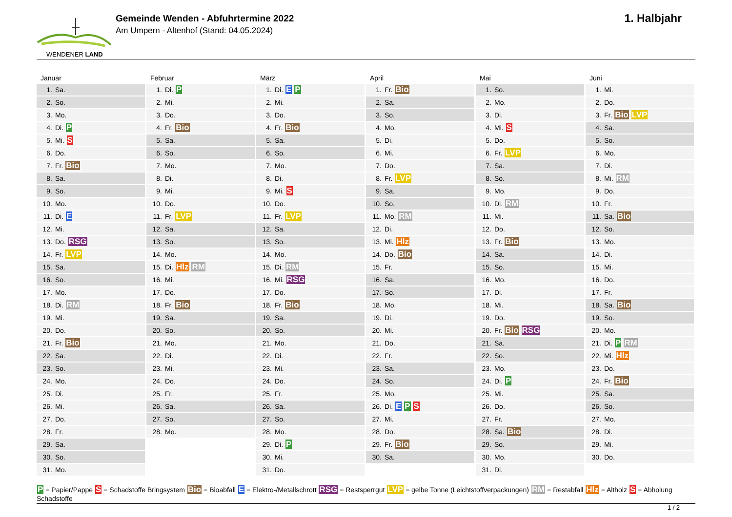WENDENER LAND
Gemeinde Wenden - Abfuhrtermine 2022
Am Umpern - Altenhof (Stand: 04.05.2024)
1. Halbjahr
Januar
| 1. | Sa. |
| 2. | So. |
| 3. | Mo. |
| 4. | Di. P |
| 5. | Mi. S |
| 6. | Do. |
| 7. | Fr. Bio |
| 8. | Sa. |
| 9. | So. |
| 10. | Mo. |
| 11. | Di. E |
| 12. | Mi. |
| 13. | Do. RSG |
| 14. | Fr. LVP |
| 15. | Sa. |
| 16. | So. |
| 17. | Mo. |
| 18. | Di. RM |
| 19. | Mi. |
| 20. | Do. |
| 21. | Fr. Bio |
| 22. | Sa. |
| 23. | So. |
| 24. | Mo. |
| 25. | Di. |
| 26. | Mi. |
| 27. | Do. |
| 28. | Fr. |
| 29. | Sa. |
| 30. | So. |
| 31. | Mo. |
Februar
| 1. | Di. P |
| 2. | Mi. |
| 3. | Do. |
| 4. | Fr. Bio |
| 5. | Sa. |
| 6. | So. |
| 7. | Mo. |
| 8. | Di. |
| 9. | Mi. |
| 10. | Do. |
| 11. | Fr. LVP |
| 12. | Sa. |
| 13. | So. |
| 14. | Mo. |
| 15. | Di. Hlz RM |
| 16. | Mi. |
| 17. | Do. |
| 18. | Fr. Bio |
| 19. | Sa. |
| 20. | So. |
| 21. | Mo. |
| 22. | Di. |
| 23. | Mi. |
| 24. | Do. |
| 25. | Fr. |
| 26. | Sa. |
| 27. | So. |
| 28. | Mo. |
März
| 1. | Di. E P |
| 2. | Mi. |
| 3. | Do. |
| 4. | Fr. Bio |
| 5. | Sa. |
| 6. | So. |
| 7. | Mo. |
| 8. | Di. |
| 9. | Mi. S |
| 10. | Do. |
| 11. | Fr. LVP |
| 12. | Sa. |
| 13. | So. |
| 14. | Mo. |
| 15. | Di. RM |
| 16. | Mi. RSG |
| 17. | Do. |
| 18. | Fr. Bio |
| 19. | Sa. |
| 20. | So. |
| 21. | Mo. |
| 22. | Di. |
| 23. | Mi. |
| 24. | Do. |
| 25. | Fr. |
| 26. | Sa. |
| 27. | So. |
| 28. | Mo. |
| 29. | Di. P |
| 30. | Mi. |
| 31. | Do. |
April
| 1. | Fr. Bio |
| 2. | Sa. |
| 3. | So. |
| 4. | Mo. |
| 5. | Di. |
| 6. | Mi. |
| 7. | Do. |
| 8. | Fr. LVP |
| 9. | Sa. |
| 10. | So. |
| 11. | Mo. RM |
| 12. | Di. |
| 13. | Mi. Hlz |
| 14. | Do. Bio |
| 15. | Fr. |
| 16. | Sa. |
| 17. | So. |
| 18. | Mo. |
| 19. | Di. |
| 20. | Mi. |
| 21. | Do. |
| 22. | Fr. |
| 23. | Sa. |
| 24. | So. |
| 25. | Mo. |
| 26. | Di. E P S |
| 27. | Mi. |
| 28. | Do. |
| 29. | Fr. Bio |
| 30. | Sa. |
Mai
| 1. | So. |
| 2. | Mo. |
| 3. | Di. |
| 4. | Mi. S |
| 5. | Do. |
| 6. | Fr. LVP |
| 7. | Sa. |
| 8. | So. |
| 9. | Mo. |
| 10. | Di. RM |
| 11. | Mi. |
| 12. | Do. |
| 13. | Fr. Bio |
| 14. | Sa. |
| 15. | So. |
| 16. | Mo. |
| 17. | Di. |
| 18. | Mi. |
| 19. | Do. |
| 20. | Fr. Bio RSG |
| 21. | Sa. |
| 22. | So. |
| 23. | Mo. |
| 24. | Di. P |
| 25. | Mi. |
| 26. | Do. |
| 27. | Fr. |
| 28. | Sa. Bio |
| 29. | So. |
| 30. | Mo. |
| 31. | Di. |
Juni
| 1. | Mi. |
| 2. | Do. |
| 3. | Fr. Bio LVP |
| 4. | Sa. |
| 5. | So. |
| 6. | Mo. |
| 7. | Di. |
| 8. | Mi. RM |
| 9. | Do. |
| 10. | Fr. |
| 11. | Sa. Bio |
| 12. | So. |
| 13. | Mo. |
| 14. | Di. |
| 15. | Mi. |
| 16. | Do. |
| 17. | Fr. |
| 18. | Sa. Bio |
| 19. | So. |
| 20. | Mo. |
| 21. | Di. P RM |
| 22. | Mi. Hlz |
| 23. | Do. |
| 24. | Fr. Bio |
| 25. | Sa. |
| 26. | So. |
| 27. | Mo. |
| 28. | Di. |
| 29. | Mi. |
| 30. | Do. |
P = Papier/Pappe S = Schadstoffe Bringsystem Bio = Bioabfall E = Elektro-/Metallschrott RSG = Restsperrgut LVP = gelbe Tonne (Leichtstoffverpackungen) RM = Restabfall Hlz = Altholz S = Abholung Schadstoffe
1 / 2